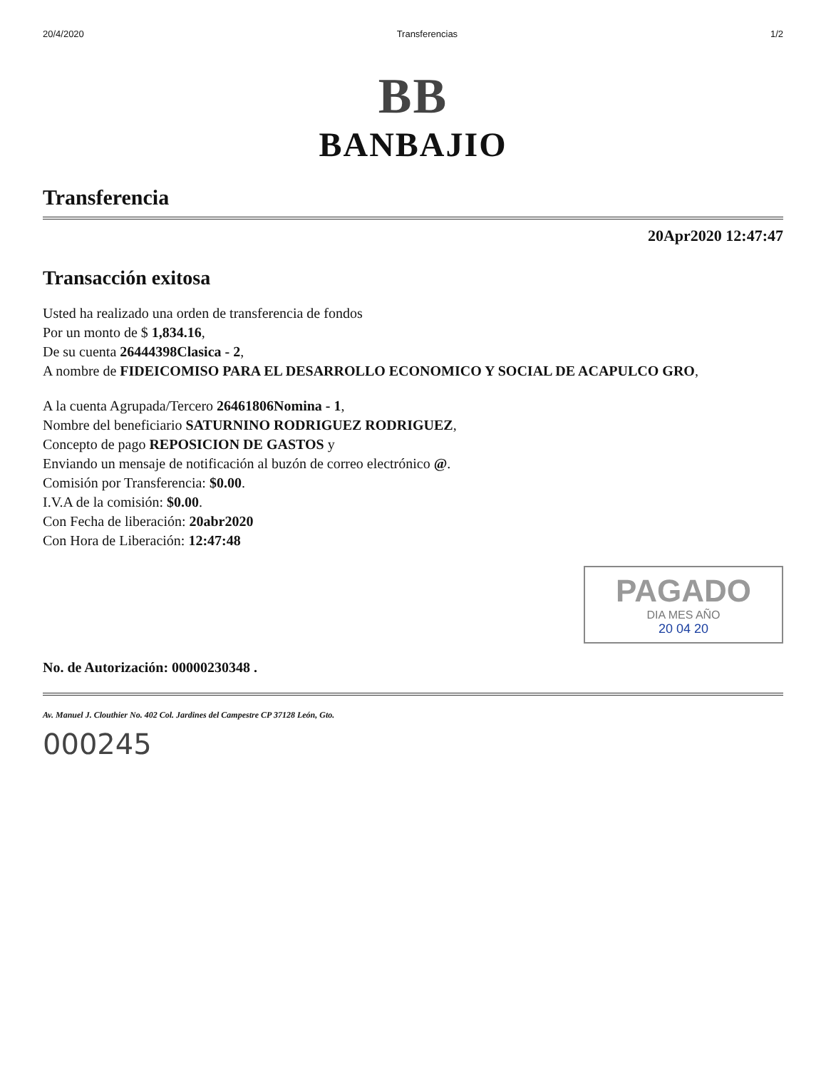20/4/2020 Transferencias 1/2
BB
BANBAJIO
Transferencia
20Apr2020 12:47:47
Transacción exitosa
Usted ha realizado una orden de transferencia de fondos
Por un monto de $ 1,834.16,
De su cuenta 26444398Clasica - 2,
A nombre de FIDEICOMISO PARA EL DESARROLLO ECONOMICO Y SOCIAL DE ACAPULCO GRO,
A la cuenta Agrupada/Tercero 26461806Nomina - 1,
Nombre del beneficiario SATURNINO RODRIGUEZ RODRIGUEZ,
Concepto de pago REPOSICION DE GASTOS y
Enviando un mensaje de notificación al buzón de correo electrónico @.
Comisión por Transferencia: $0.00.
I.V.A de la comisión: $0.00.
Con Fecha de liberación: 20abr2020
Con Hora de Liberación: 12:47:48
PAGADO
DIA MES AÑO
20 04 20
No. de Autorización: 00000230348 .
Av. Manuel J. Clouthier No. 402 Col. Jardines del Campestre CP 37128 León, Gto.
000245